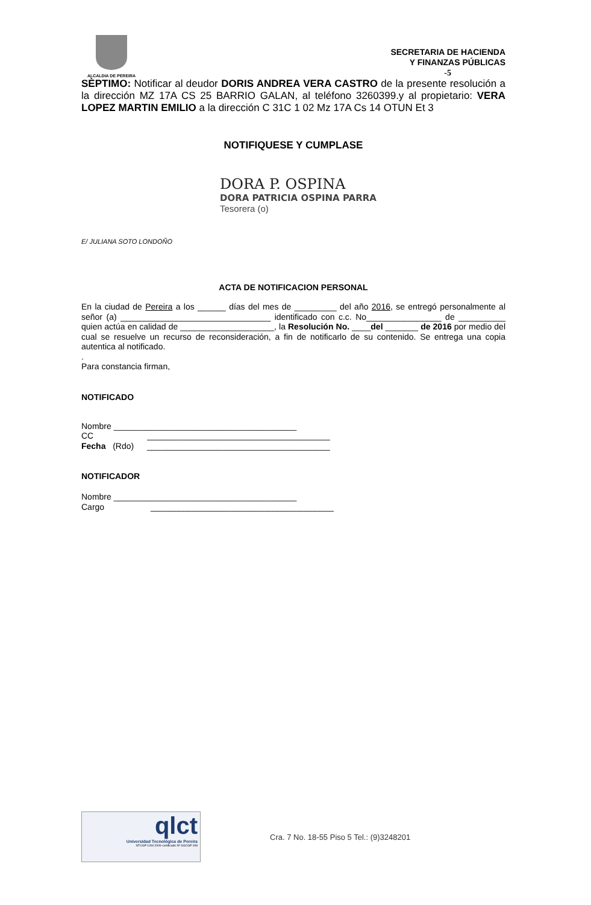ALCALDIA DE PEREIRA
SECRETARIA DE HACIENDA
Y FINANZAS PÚBLICAS
-5
SÈPTIMO: Notificar al deudor DORIS ANDREA VERA CASTRO de la presente resolución a la dirección MZ 17A CS 25 BARRIO GALAN, al teléfono 3260399.y al propietario: VERA LOPEZ MARTIN EMILIO a la dirección C 31C 1 02 Mz 17A Cs 14 OTUN Et 3
NOTIFIQUESE Y CUMPLASE
DORA P. OSPINA
DORA PATRICIA OSPINA PARRA
Tesorera (o)
E/ JULIANA SOTO LONDOÑO
ACTA DE NOTIFICACION PERSONAL
En la ciudad de Pereira a los ______ días del mes de _________ del año 2016, se entregó personalmente al señor (a) ________________________________ identificado con c.c. No________________ de __________ quien actúa en calidad de ____________________, la Resolución No. ____del _______ de 2016 por medio del cual se resuelve un recurso de reconsideración, a fin de notificarlo de su contenido. Se entrega una copia autentica al notificado.
.
Para constancia firman,
NOTIFICADO
Nombre _______________________________________
CC _______________________________________
Fecha (Rdo) _______________________________________
NOTIFICADOR
Nombre _______________________________________
Cargo _______________________________________
qlct
Universidad Tecnológica de Pereira
NTCGP 1000:2009 certificado Nº SGCGP 008
Cra. 7 No. 18-55 Piso 5 Tel.: (9)3248201